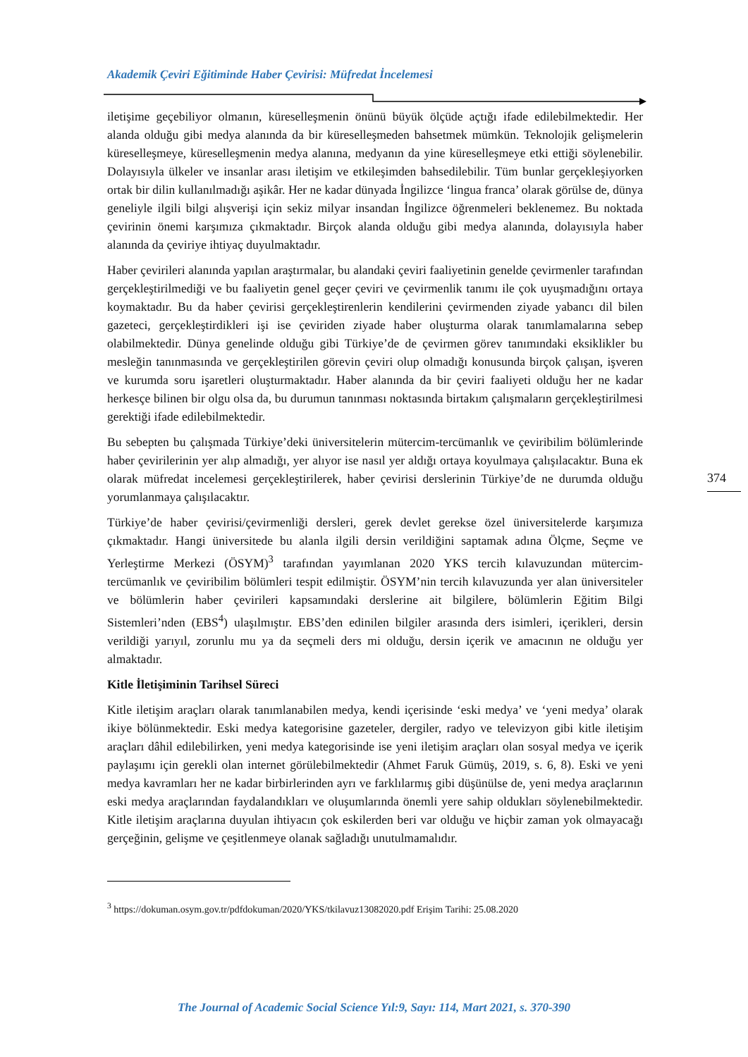Akademik Çeviri Eğitiminde Haber Çevirisi: Müfredat İncelemesi
374
iletişime geçebiliyor olmanın, küreselleşmenin önünü büyük ölçüde açtığı ifade edilebilmektedir. Her alanda olduğu gibi medya alanında da bir küreselleşmeden bahsetmek mümkün. Teknolojik gelişmelerin küreselleşmeye, küreselleşmenin medya alanına, medyanın da yine küreselleşmeye etki ettiği söylenebilir. Dolayısıyla ülkeler ve insanlar arası iletişim ve etkileşimden bahsedilebilir. Tüm bunlar gerçekleşiyorken ortak bir dilin kullanılmadığı aşikâr. Her ne kadar dünyada İngilizce ‘lingua franca’ olarak görülse de, dünya geneliyle ilgili bilgi alışverişi için sekiz milyar insandan İngilizce öğrenmeleri beklenemez. Bu noktada çevirinin önemi karşımıza çıkmaktadır. Birçok alanda olduğu gibi medya alanında, dolayısıyla haber alanında da çeviriye ihtiyaç duyulmaktadır.
Haber çevirileri alanında yapılan araştırmalar, bu alandaki çeviri faaliyetinin genelde çevirmenler tarafından gerçekleştirilmediği ve bu faaliyetin genel geçer çeviri ve çevirmenlik tanımı ile çok uyuşmadığını ortaya koymaktadır. Bu da haber çevirisi gerçekleştirenlerin kendilerini çevirmenden ziyade yabancı dil bilen gazeteci, gerçekleştirdikleri işi ise çeviriden ziyade haber oluşturma olarak tanımlamalarına sebep olabilmektedir. Dünya genelinde olduğu gibi Türkiye’de de çevirmen görev tanımındaki eksiklikler bu mesleğin tanınmasında ve gerçekleştirilen görevin çeviri olup olmadığı konusunda birçok çalışan, işveren ve kurumda soru işaretleri oluşturmaktadır. Haber alanında da bir çeviri faaliyeti olduğu her ne kadar herkesçe bilinen bir olgu olsa da, bu durumun tanınması noktasında birtakım çalışmaların gerçekleştirilmesi gerektiği ifade edilebilmektedir.
Bu sebepten bu çalışmada Türkiye’deki üniversitelerin mütercim-tercümanlık ve çeviribilim bölümlerinde haber çevirilerinin yer alıp almadığı, yer alıyor ise nasıl yer aldığı ortaya koyulmaya çalışılacaktır. Buna ek olarak müfredat incelemesi gerçekleştirilerek, haber çevirisi derslerinin Türkiye’de ne durumda olduğu yorumlanmaya çalışılacaktır.
Türkiye’de haber çevirisi/çevirmenliği dersleri, gerek devlet gerekse özel üniversitelerde karşımıza çıkmaktadır. Hangi üniversitede bu alanla ilgili dersin verildiğini saptamak adına Ölçme, Seçme ve Yerleştirme Merkezi (ÖSYM)<sup>3</sup> tarafından yayımlanan 2020 YKS tercih kılavuzundan mütercim-tercümanlık ve çeviribilim bölümleri tespit edilmiştir. ÖSYM’nin tercih kılavuzunda yer alan üniversiteler ve bölümlerin haber çevirileri kapsamındaki derslerine ait bilgilere, bölümlerin Eğitim Bilgi Sistemleri’nden (EBS<sup>4</sup>) ulaşılmıştır. EBS’den edinilen bilgiler arasında ders isimleri, içerikleri, dersin verildiği yarıyıl, zorunlu mu ya da seçmeli ders mi olduğu, dersin içerik ve amacının ne olduğu yer almaktadır.
Kitle İletişiminin Tarihsel Süreci
Kitle iletişim araçları olarak tanımlanabilen medya, kendi içerisinde ‘eski medya’ ve ‘yeni medya’ olarak ikiye bölünmektedir. Eski medya kategorisine gazeteler, dergiler, radyo ve televizyon gibi kitle iletişim araçları dâhil edilebilirken, yeni medya kategorisinde ise yeni iletişim araçları olan sosyal medya ve içerik paylaşımı için gerekli olan internet görülebilmektedir (Ahmet Faruk Gümüş, 2019, s. 6, 8). Eski ve yeni medya kavramları her ne kadar birbirlerinden ayrı ve farklılarmış gibi düşünülse de, yeni medya araçlarının eski medya araçlarından faydalandıkları ve oluşumlarında önemli yere sahip oldukları söylenebilmektedir. Kitle iletişim araçlarına duyulan ihtiyacın çok eskilerden beri var olduğu ve hiçbir zaman yok olmayacağı gerçeğinin, gelişme ve çeşitlenmeye olanak sağladığı unutulmamalıdır.
<sup>3</sup> https://dokuman.osym.gov.tr/pdfdokuman/2020/YKS/tkilavuz13082020.pdf Erişim Tarihi: 25.08.2020
The Journal of Academic Social Science Yıl:9, Sayı: 114, Mart 2021, s. 370-390